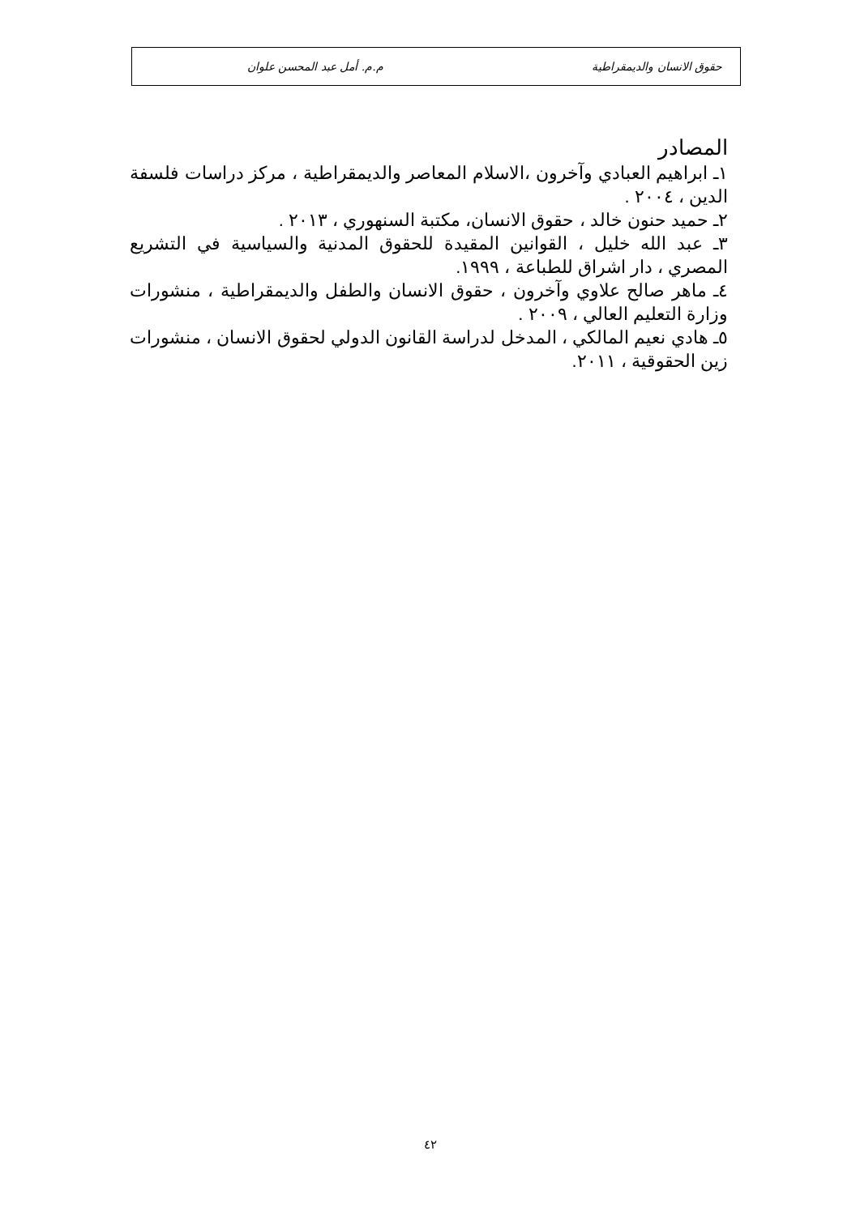حقوق الانسان والديمقراطية م.م. أمل عبد المحسن علوان
المصادر
١ـ ابراهيم العبادي وآخرون ،الاسلام المعاصر والديمقراطية ، مركز دراسات فلسفة الدين ، ٢٠٠٤ .
٢ـ حميد حنون خالد ، حقوق الانسان، مكتبة السنهوري ، ٢٠١٣ .
٣ـ عبد الله خليل ، القوانين المقيدة للحقوق المدنية والسياسية في التشريع المصري ، دار اشراق للطباعة ، ١٩٩٩.
٤ـ ماهر صالح علاوي وآخرون ، حقوق الانسان والطفل والديمقراطية ، منشورات وزارة التعليم العالي ، ٢٠٠٩ .
٥ـ هادي نعيم المالكي ، المدخل لدراسة القانون الدولي لحقوق الانسان ، منشورات زين الحقوقية ، ٢٠١١.
٤٢